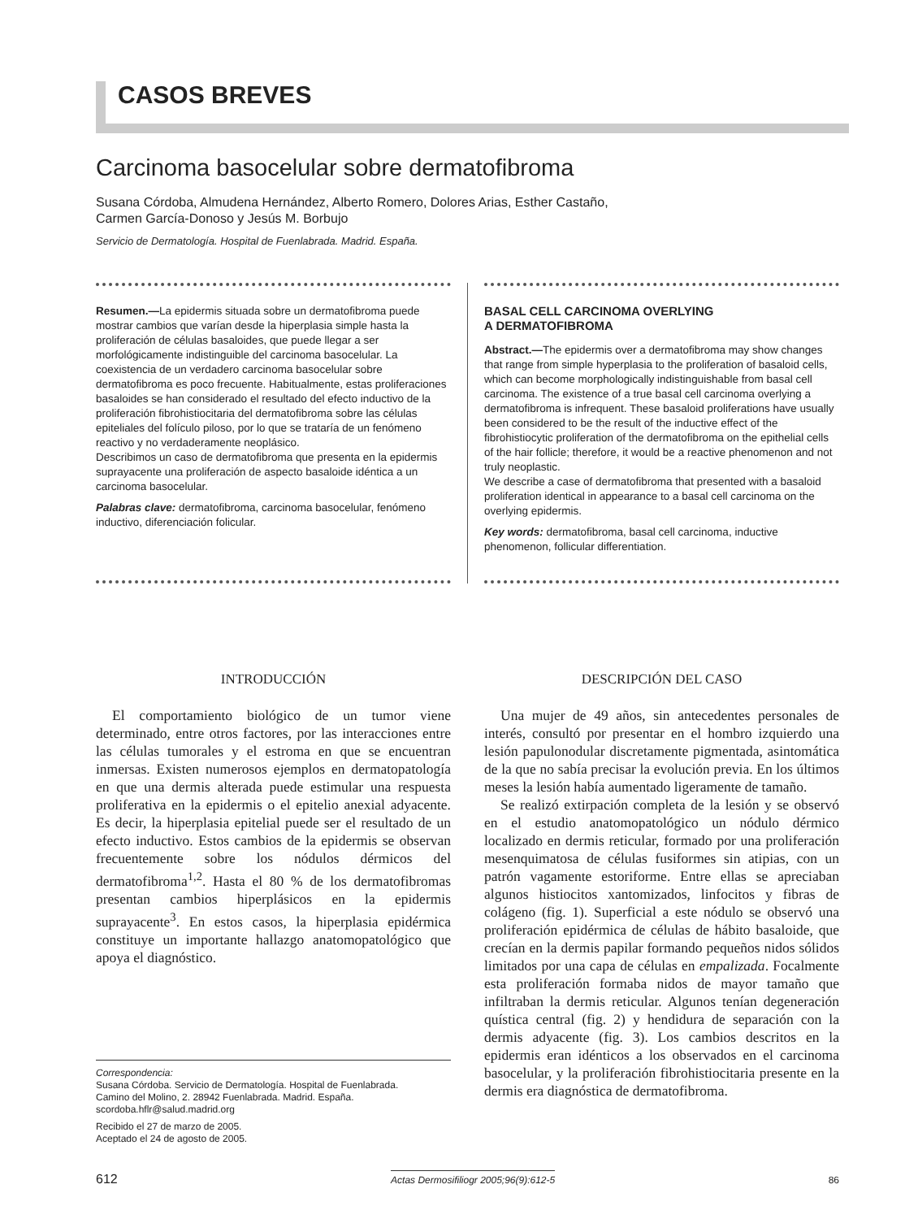CASOS BREVES
Carcinoma basocelular sobre dermatofibroma
Susana Córdoba, Almudena Hernández, Alberto Romero, Dolores Arias, Esther Castaño,
Carmen García-Donoso y Jesús M. Borbujo
Servicio de Dermatología. Hospital de Fuenlabrada. Madrid. España.
Resumen.—La epidermis situada sobre un dermatofibroma puede mostrar cambios que varían desde la hiperplasia simple hasta la proliferación de células basaloides, que puede llegar a ser morfológicamente indistinguible del carcinoma basocelular. La coexistencia de un verdadero carcinoma basocelular sobre dermatofibroma es poco frecuente. Habitualmente, estas proliferaciones basaloides se han considerado el resultado del efecto inductivo de la proliferación fibrohistiocitaria del dermatofibroma sobre las células epiteliales del folículo piloso, por lo que se trataría de un fenómeno reactivo y no verdaderamente neoplásico.
Describimos un caso de dermatofibroma que presenta en la epidermis suprayacente una proliferación de aspecto basaloide idéntica a un carcinoma basocelular.
Palabras clave: dermatofibroma, carcinoma basocelular, fenómeno inductivo, diferenciación folicular.
BASAL CELL CARCINOMA OVERLYING
A DERMATOFIBROMA
Abstract.—The epidermis over a dermatofibroma may show changes that range from simple hyperplasia to the proliferation of basaloid cells, which can become morphologically indistinguishable from basal cell carcinoma. The existence of a true basal cell carcinoma overlying a dermatofibroma is infrequent. These basaloid proliferations have usually been considered to be the result of the inductive effect of the fibrohistiocytic proliferation of the dermatofibroma on the epithelial cells of the hair follicle; therefore, it would be a reactive phenomenon and not truly neoplastic.
We describe a case of dermatofibroma that presented with a basaloid proliferation identical in appearance to a basal cell carcinoma on the overlying epidermis.
Key words: dermatofibroma, basal cell carcinoma, inductive phenomenon, follicular differentiation.
INTRODUCCIÓN
El comportamiento biológico de un tumor viene determinado, entre otros factores, por las interacciones entre las células tumorales y el estroma en que se encuentran inmersas. Existen numerosos ejemplos en dermatopatología en que una dermis alterada puede estimular una respuesta proliferativa en la epidermis o el epitelio anexial adyacente. Es decir, la hiperplasia epitelial puede ser el resultado de un efecto inductivo. Estos cambios de la epidermis se observan frecuentemente sobre los nódulos dérmicos del dermatofibroma<sup>1,2</sup>. Hasta el 80 % de los dermatofibromas presentan cambios hiperplásicos en la epidermis suprayacente<sup>3</sup>. En estos casos, la hiperplasia epidérmica constituye un importante hallazgo anatomopatológico que apoya el diagnóstico.
Correspondencia:
Susana Córdoba. Servicio de Dermatología. Hospital de Fuenlabrada.
Camino del Molino, 2. 28942 Fuenlabrada. Madrid. España.
scordoba.hflr@salud.madrid.org
Recibido el 27 de marzo de 2005.
Aceptado el 24 de agosto de 2005.
DESCRIPCIÓN DEL CASO
Una mujer de 49 años, sin antecedentes personales de interés, consultó por presentar en el hombro izquierdo una lesión papulonodular discretamente pigmentada, asintomática de la que no sabía precisar la evolución previa. En los últimos meses la lesión había aumentado ligeramente de tamaño.
Se realizó extirpación completa de la lesión y se observó en el estudio anatomopatológico un nódulo dérmico localizado en dermis reticular, formado por una proliferación mesenquimatosa de células fusiformes sin atipias, con un patrón vagamente estoriforme. Entre ellas se apreciaban algunos histiocitos xantomizados, linfocitos y fibras de colágeno (fig. 1). Superficial a este nódulo se observó una proliferación epidérmica de células de hábito basaloide, que crecían en la dermis papilar formando pequeños nidos sólidos limitados por una capa de células en empalizada. Focalmente esta proliferación formaba nidos de mayor tamaño que infiltraban la dermis reticular. Algunos tenían degeneración quística central (fig. 2) y hendidura de separación con la dermis adyacente (fig. 3). Los cambios descritos en la epidermis eran idénticos a los observados en el carcinoma basocelular, y la proliferación fibrohistiocitaria presente en la dermis era diagnóstica de dermatofibroma.
612 Actas Dermosifiliogr 2005;96(9):612-5 86